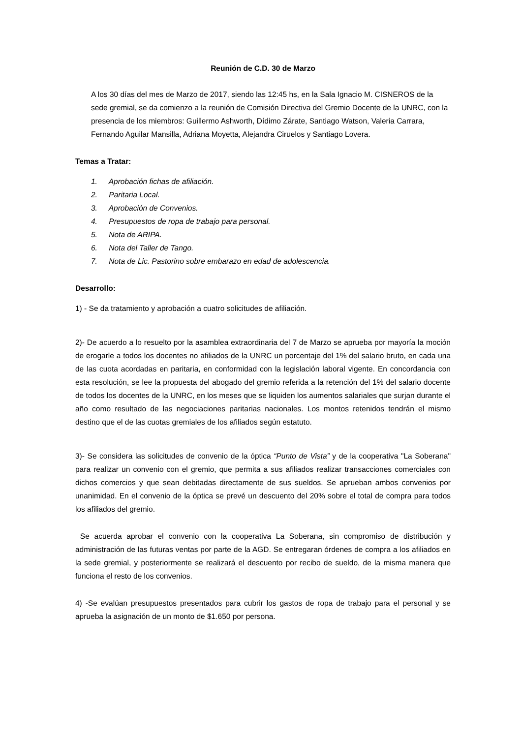Reunión de C.D. 30 de Marzo
A los 30 días del mes de Marzo de 2017, siendo las 12:45 hs, en la Sala Ignacio M. CISNEROS de la sede gremial, se da comienzo a la reunión de Comisión Directiva del Gremio Docente de la UNRC, con la presencia de los miembros: Guillermo Ashworth, Dídimo Zárate, Santiago Watson, Valeria Carrara, Fernando Aguilar Mansilla, Adriana Moyetta, Alejandra Ciruelos y Santiago Lovera.
Temas a Tratar:
1. Aprobación fichas de afiliación.
2. Paritaria Local.
3. Aprobación de Convenios.
4. Presupuestos de ropa de trabajo para personal.
5. Nota de ARIPA.
6. Nota del Taller de Tango.
7. Nota de Lic. Pastorino sobre embarazo en edad de adolescencia.
Desarrollo:
1) - Se da tratamiento y aprobación a cuatro solicitudes de afiliación.
2)- De acuerdo a lo resuelto por la asamblea extraordinaria del 7 de Marzo se aprueba por mayoría la moción de erogarle a todos los docentes no afiliados de la UNRC un porcentaje del 1% del salario bruto, en cada una de las cuota acordadas en paritaria, en conformidad con la legislación laboral vigente. En concordancia con esta resolución, se lee la propuesta del abogado del gremio referida a la retención del 1% del salario docente de todos los docentes de la UNRC, en los meses que se liquiden los aumentos salariales que surjan durante el año como resultado de las negociaciones paritarias nacionales. Los montos retenidos tendrán el mismo destino que el de las cuotas gremiales de los afiliados según estatuto.
3)- Se considera las solicitudes de convenio de la óptica “Punto de Vista” y de la cooperativa "La Soberana" para realizar un convenio con el gremio, que permita a sus afiliados realizar transacciones comerciales con dichos comercios y que sean debitadas directamente de sus sueldos. Se aprueban ambos convenios por unanimidad. En el convenio de la óptica se prevé un descuento del 20% sobre el total de compra para todos los afiliados del gremio.
Se acuerda aprobar el convenio con la cooperativa La Soberana, sin compromiso de distribución y administración de las futuras ventas por parte de la AGD. Se entregaran órdenes de compra a los afiliados en la sede gremial, y posteriormente se realizará el descuento por recibo de sueldo, de la misma manera que funciona el resto de los convenios.
4) -Se evalúan presupuestos presentados para cubrir los gastos de ropa de trabajo para el personal y se aprueba la asignación de un monto de $1.650 por persona.